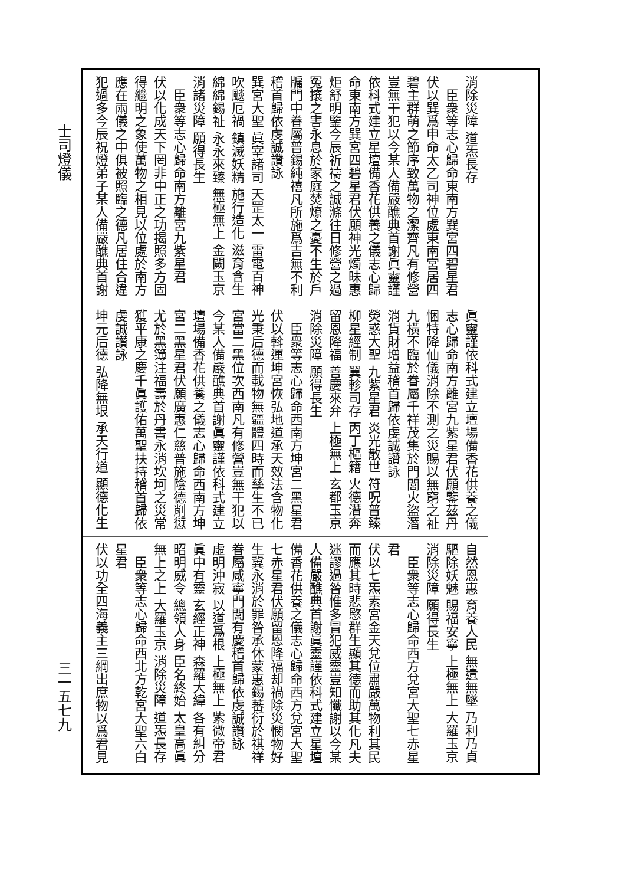士司燈儀
三一五七九
消除災障 道炁長存
臣衆等志心歸命東南方巽宮四碧星君
伏以巽爲申命太乙司神位處東南宮居四
碧主群萌之節序致萬物之潔齊凡有修營
豈無干犯以今某人備嚴醮典首謝眞靈謹
依科式建立星壇備香花供養之儀志心歸
命東南方巽宮四碧星君伏願神光燭昧惠
炬舒明鑒今辰祈禱之誠滌往日修營之過
冤攘之害永息於家庭焚燎之憂不生於戶
牖門中眷屬普錫純禧凡所施爲吉無不利
稽首歸依虔誠讚詠
巽宮大聖 眞宰諸司 天罡太一 雷電百神
吹颷厄禍 鎮滅妖精 施行造化 滋育含生
綿綿錫祉 永永來臻 無極無上 金闕玉京
消諸災障 願得長生
臣衆等志心歸命南方離宮九紫星君
伏以化成天下罔非中正之功揭照多方固
得繼明之象使萬物之相見以位處於南方
應在兩儀之中俱被照臨之德凡居住合違
犯過多今辰祝燈弟子某人備嚴醮典首謝
眞靈謹依科式建立壇場備香花供養之儀
志心歸命南方離宮九紫星君伏願鑒茲丹
悃特降仙儀消除不測之災賜以無窮之祉
九橫不臨於眷屬千祥茂集於門閭火盜潛
消貨財增益稽首歸依虔誠讚詠
熒惑大聖 九紫星君 炎光散世 符呪普臻
柳星經制 翼軫司存 丙丁樞籍 火德潛奔
留恩降福 善慶來弁 上極無上 玄都玉京
消除災障 願得長生
臣衆等志心歸命西南方坤宮二黑星君
伏以斡運坤宮恢弘地道承天效法含物化
光秉后德而載物無疆體四時而孳生不已
宮當二黑位次西南凡有修營豈無干犯以
今某人備嚴醮典首謝眞靈謹依科式建立
壇場備香花供養之儀志心歸命西南方坤
宮二黑星君伏願廣惠仁慈普施陰德削愆
尤於黑簿注福壽於丹書永消坎坷之災常
獲平康之慶千眞護佑萬聖扶持稽首歸依
虔誠讚詠
坤元后德 弘降無垠 承天行道 顯德化生
自然恩惠 育養人民 無遺無墜 乃利乃貞
驅除妖魅 賜福安寧 上極無上 大羅玉京
消除災障 願得長生
臣衆等志心歸命西方兌宮大聖七赤星
君
伏以七炁素宮金天兌位肅嚴萬物利其民
而應其時悲愍群生顯其德而助其化凡夫
迷謬過咎惟多冒犯威靈豈知懺謝以今某
人備嚴醮典首謝眞靈謹依科式建立星壇
備香花供養之儀志心歸命西方兌宮大聖
七赤星君伏願留恩降福却禍除災憫物好
生冀永消於罪咎承休蒙惠錫蕃衍於祺祥
眷屬咸寧門閭有慶稽首歸依虔誠讚詠
虛明沖寂 以道爲根 上極無上 紫微帝君
眞中有靈 玄經正神 森羅大緯 各有糾分
昭明威令 總領人身 臣名終始 太皇高眞
無上之上 大羅玉京 消除災障 道炁長存
臣衆等志心歸命西北方乾宮大聖六白
星君
伏以功全四海義主三綱出庶物以爲君見